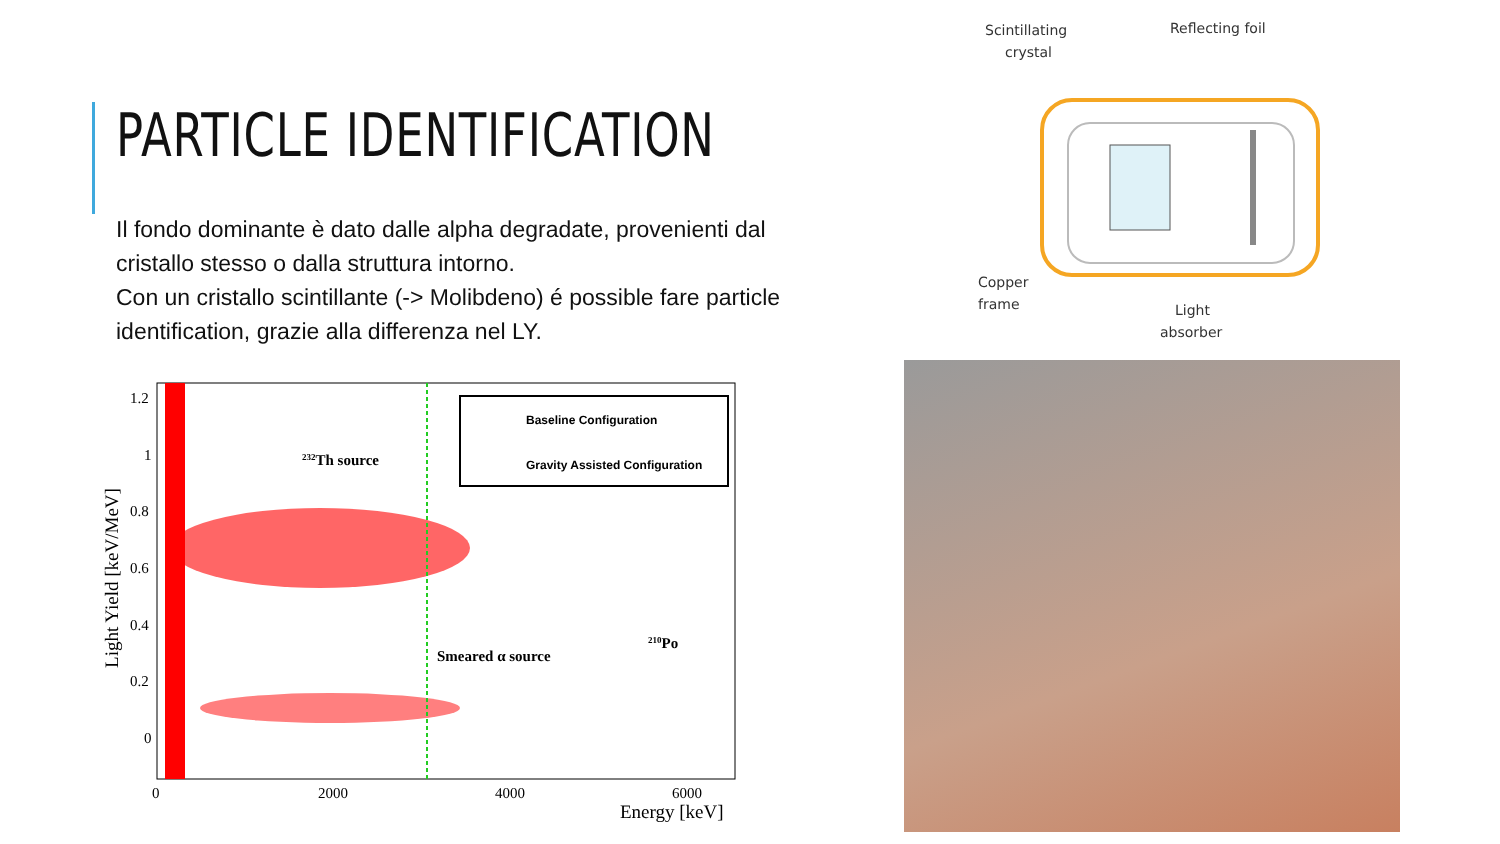PARTICLE IDENTIFICATION
Il fondo dominante è dato dalle alpha degradate, provenienti dal cristallo stesso o dalla struttura intorno.
Con un cristallo scintillante (-> Molibdeno) é possible fare particle identification, grazie alla differenza nel LY.
Baseline Configuration
Gravity Assisted Configuration
232Th source
Smeared α source
210Po
1.2
1
0.8
0.6
0.4
0.2
0
0
2000
4000
6000
Energy [keV]
Light Yield [keV/MeV]
Scintillating
crystal
Reflecting foil
Copper
frame
Light
absorber